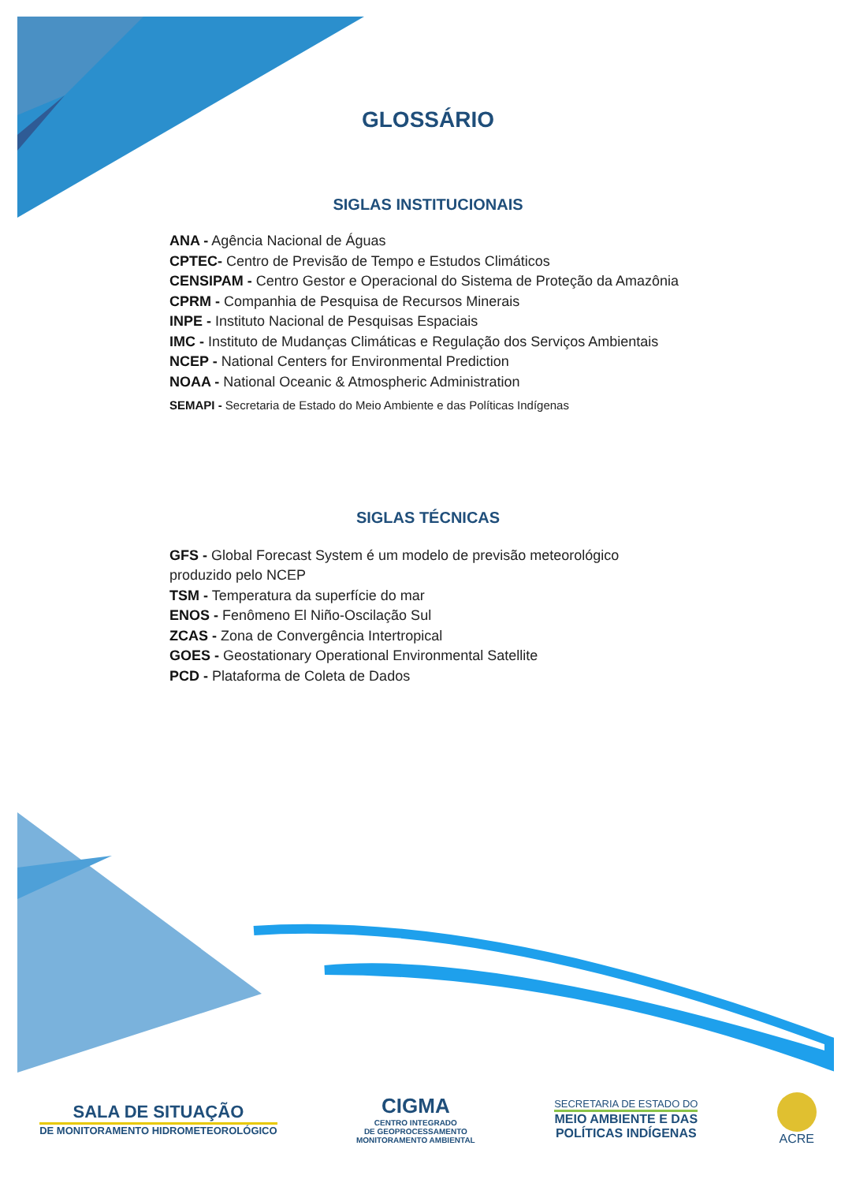GLOSSÁRIO
SIGLAS INSTITUCIONAIS
ANA - Agência Nacional de Águas
CPTEC- Centro de Previsão de Tempo e Estudos Climáticos
CENSIPAM - Centro Gestor e Operacional do Sistema de Proteção da Amazônia
CPRM - Companhia de Pesquisa de Recursos Minerais
INPE - Instituto Nacional de Pesquisas Espaciais
IMC - Instituto de Mudanças Climáticas e Regulação dos Serviços Ambientais
NCEP - National Centers for Environmental Prediction
NOAA - National Oceanic & Atmospheric Administration
SEMAPI - Secretaria de Estado do Meio Ambiente e das Políticas Indígenas
SIGLAS TÉCNICAS
GFS - Global Forecast System é um modelo de previsão meteorológico
produzido pelo NCEP
TSM - Temperatura da superfície do mar
ENOS - Fenômeno El Niño-Oscilação Sul
ZCAS - Zona de Convergência Intertropical
GOES - Geostationary Operational Environmental Satellite
PCD - Plataforma de Coleta de Dados
SALA DE SITUAÇÃO
DE MONITORAMENTO HIDROMETEOROLÓGICO
CIGMA
CENTRO INTEGRADO
DE GEOPROCESSAMENTO
MONITORAMENTO AMBIENTAL
SECRETARIA DE ESTADO DO
MEIO AMBIENTE E DAS
POLÍTICAS INDÍGENAS
ACRE